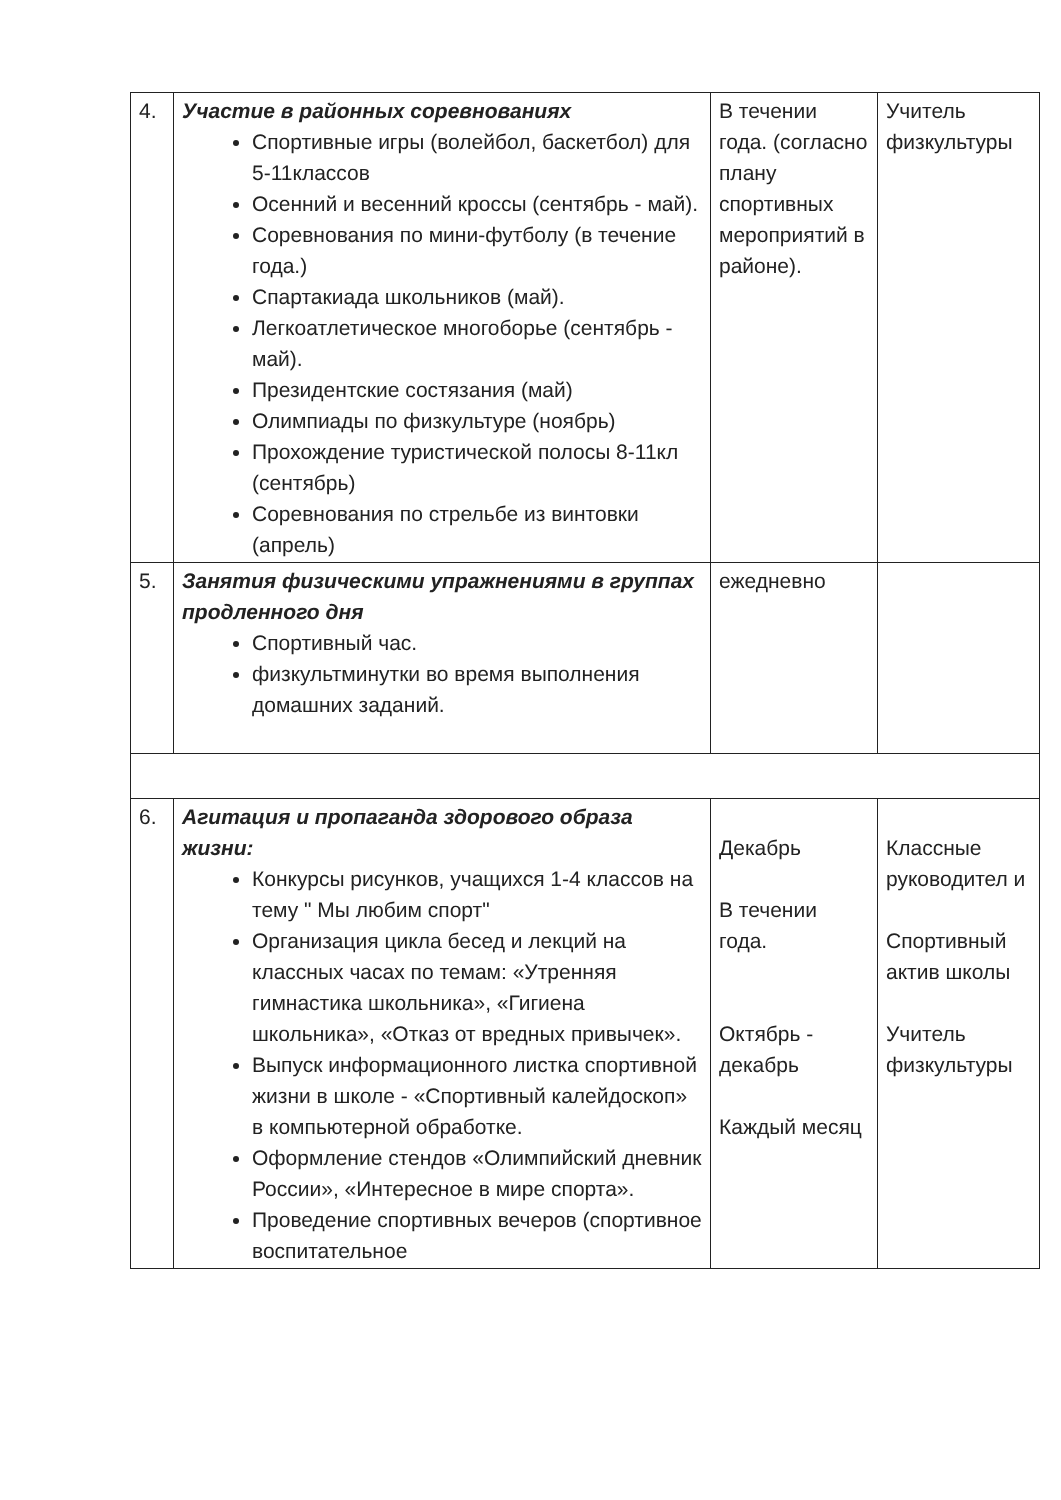| 4. | Участие в районных соревнованиях Спортивные игры (волейбол, баскетбол) для 5-11классов Осенний и весенний кроссы (сентябрь - май). Соревнования по мини-футболу (в течение года.) Спартакиада школьников (май). Легкоатлетическое многоборье (сентябрь - май). Президентские состязания (май) Олимпиады по физкультуре (ноябрь) Прохождение туристической полосы 8-11кл (сентябрь) Соревнования по стрельбе из винтовки (апрель) | В течении года. (согласно плану спортивных мероприятий в районе). | Учитель физкультуры |
| 5. | Занятия физическими упражнениями в группах продленного дня Спортивный час. физкультминутки во время выполнения домашних заданий. | ежедневно | |
| 6. | Агитация и пропаганда здорового образа жизни: Конкурсы рисунков, учащихся 1-4 классов на тему " Мы любим спорт" Организация цикла бесед и лекций на классных часах по темам: «Утренняя гимнастика школьника», «Гигиена школьника», «Отказ от вредных привычек». Выпуск информационного листка спортивной жизни в школе - «Спортивный калейдоскоп» в компьютерной обработке. Оформление стендов «Олимпийский дневник России», «Интересное в мире спорта». Проведение спортивных вечеров (спортивное воспитательное | Декабрь В течении года. Октябрь - декабрь Каждый месяц | Классные руководител и Спортивный актив школы Учитель физкультуры |